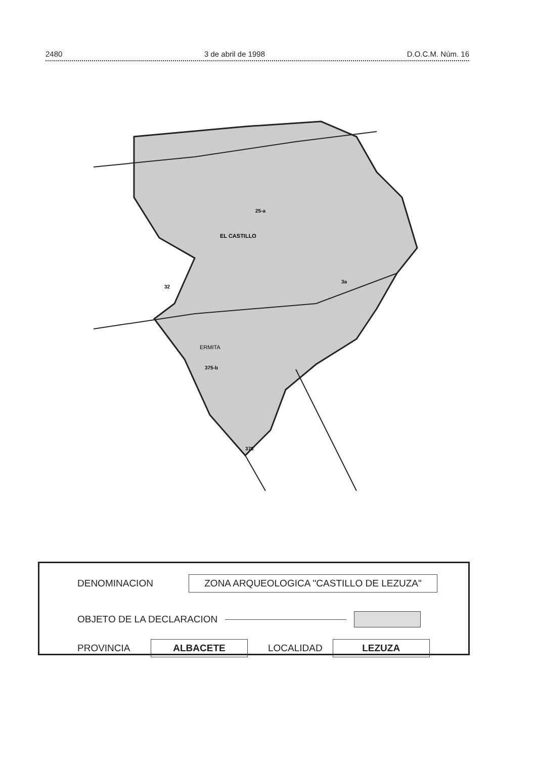2480 3 de abril de 1998 D.O.C.M. Núm. 16
EL CASTILLO
ERMITA
25-a
32
3a
375-b
378
DENOMINACION ZONA ARQUEOLOGICA "CASTILLO DE LEZUZA"
OBJETO DE LA DECLARACION
PROVINCIA ALBACETE LOCALIDAD LEZUZA